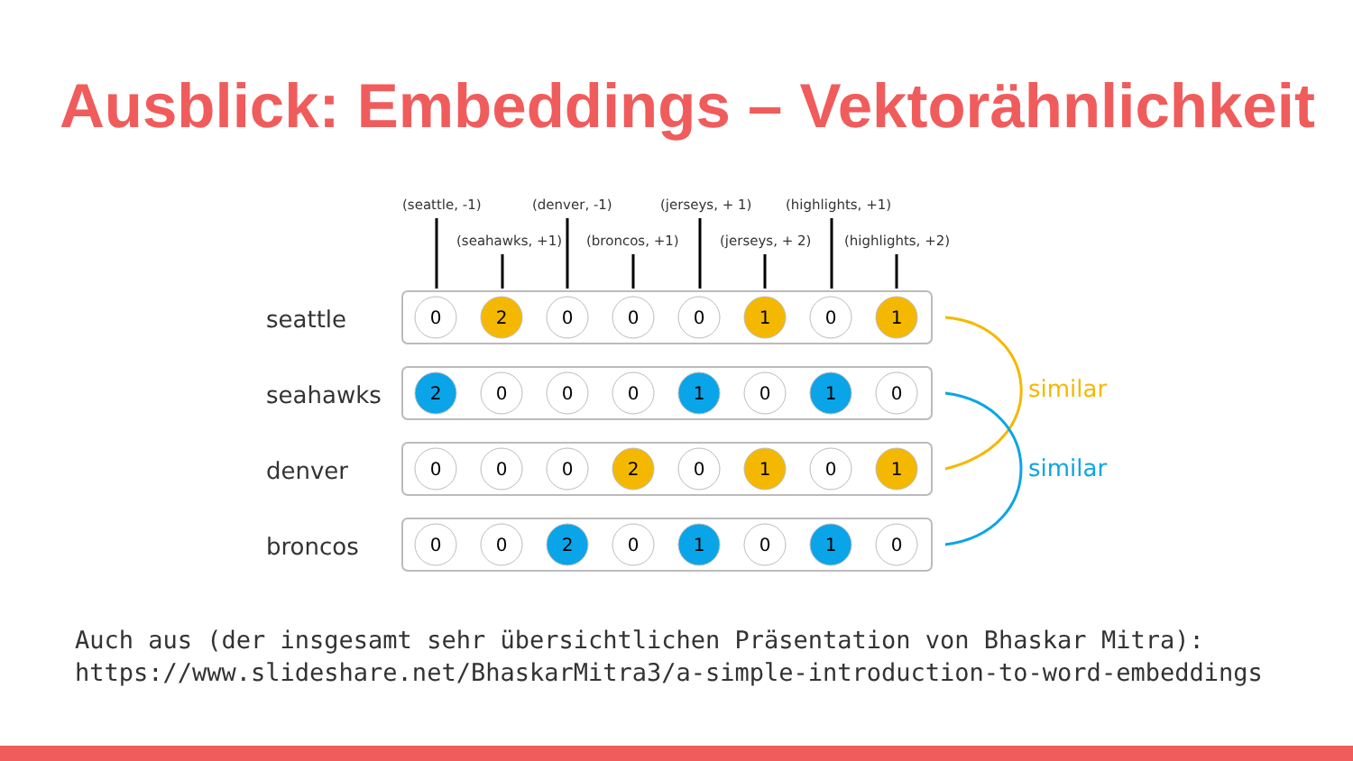Ausblick: Embeddings – Vektorähnlichkeit
(seattle, -1)
(denver, -1)
(jerseys, + 1)
(highlights, +1)
(seahawks, +1)
(broncos, +1)
(jerseys, + 2)
(highlights, +2)
seattle
seahawks
denver
broncos
0
2
0
0
0
1
0
1
2
0
0
0
1
0
1
0
0
0
0
2
0
1
0
1
0
0
2
0
1
0
1
0
similar
similar
Auch aus (der insgesamt sehr übersichtlichen Präsentation von Bhaskar Mitra):
https://www.slideshare.net/BhaskarMitra3/a-simple-introduction-to-word-embeddings